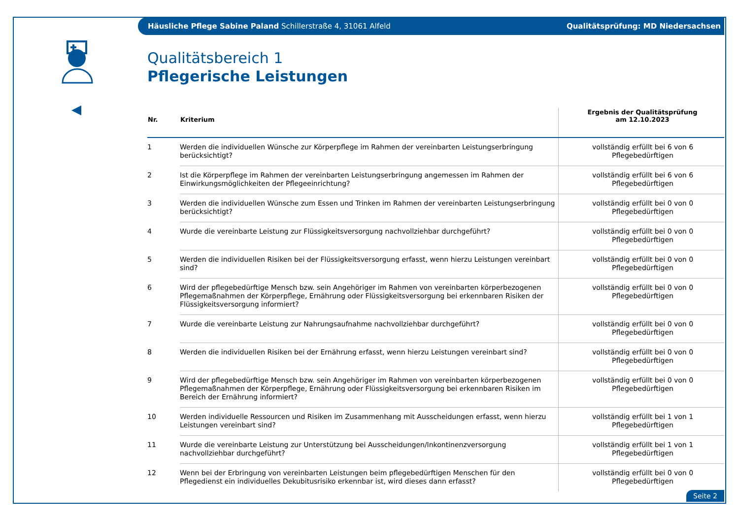Häusliche Pflege Sabine Paland Schillerstraße 4, 31061 Alfeld Qualitätsprüfung: MD Niedersachsen
Qualitätsbereich 1
Pflegerische Leistungen
| Nr. | Kriterium | Ergebnis der Qualitätsprüfung am 12.10.2023 |
| --- | --- | --- |
| 1 | Werden die individuellen Wünsche zur Körperpflege im Rahmen der vereinbarten Leistungserbringung berücksichtigt? | vollständig erfüllt bei 6 von 6 Pflegebedürftigen |
| 2 | Ist die Körperpflege im Rahmen der vereinbarten Leistungserbringung angemessen im Rahmen der Einwirkungsmöglichkeiten der Pflegeeinrichtung? | vollständig erfüllt bei 6 von 6 Pflegebedürftigen |
| 3 | Werden die individuellen Wünsche zum Essen und Trinken im Rahmen der vereinbarten Leistungserbringung berücksichtigt? | vollständig erfüllt bei 0 von 0 Pflegebedürftigen |
| 4 | Wurde die vereinbarte Leistung zur Flüssigkeitsversorgung nachvollziehbar durchgeführt? | vollständig erfüllt bei 0 von 0 Pflegebedürftigen |
| 5 | Werden die individuellen Risiken bei der Flüssigkeitsversorgung erfasst, wenn hierzu Leistungen vereinbart sind? | vollständig erfüllt bei 0 von 0 Pflegebedürftigen |
| 6 | Wird der pflegebedürftige Mensch bzw. sein Angehöriger im Rahmen von vereinbarten körperbezogenen Pflegemaßnahmen der Körperpflege, Ernährung oder Flüssigkeitsversorgung bei erkennbaren Risiken der Flüssigkeitsversorgung informiert? | vollständig erfüllt bei 0 von 0 Pflegebedürftigen |
| 7 | Wurde die vereinbarte Leistung zur Nahrungsaufnahme nachvollziehbar durchgeführt? | vollständig erfüllt bei 0 von 0 Pflegebedürftigen |
| 8 | Werden die individuellen Risiken bei der Ernährung erfasst, wenn hierzu Leistungen vereinbart sind? | vollständig erfüllt bei 0 von 0 Pflegebedürftigen |
| 9 | Wird der pflegebedürftige Mensch bzw. sein Angehöriger im Rahmen von vereinbarten körperbezogenen Pflegemaßnahmen der Körperpflege, Ernährung oder Flüssigkeitsversorgung bei erkennbaren Risiken im Bereich der Ernährung informiert? | vollständig erfüllt bei 0 von 0 Pflegebedürftigen |
| 10 | Werden individuelle Ressourcen und Risiken im Zusammenhang mit Ausscheidungen erfasst, wenn hierzu Leistungen vereinbart sind? | vollständig erfüllt bei 1 von 1 Pflegebedürftigen |
| 11 | Wurde die vereinbarte Leistung zur Unterstützung bei Ausscheidungen/Inkontinenzversorgung nachvollziehbar durchgeführt? | vollständig erfüllt bei 1 von 1 Pflegebedürftigen |
| 12 | Wenn bei der Erbringung von vereinbarten Leistungen beim pflegebedürftigen Menschen für den Pflegedienst ein individuelles Dekubitusrisiko erkennbar ist, wird dieses dann erfasst? | vollständig erfüllt bei 0 von 0 Pflegebedürftigen |
Seite 2